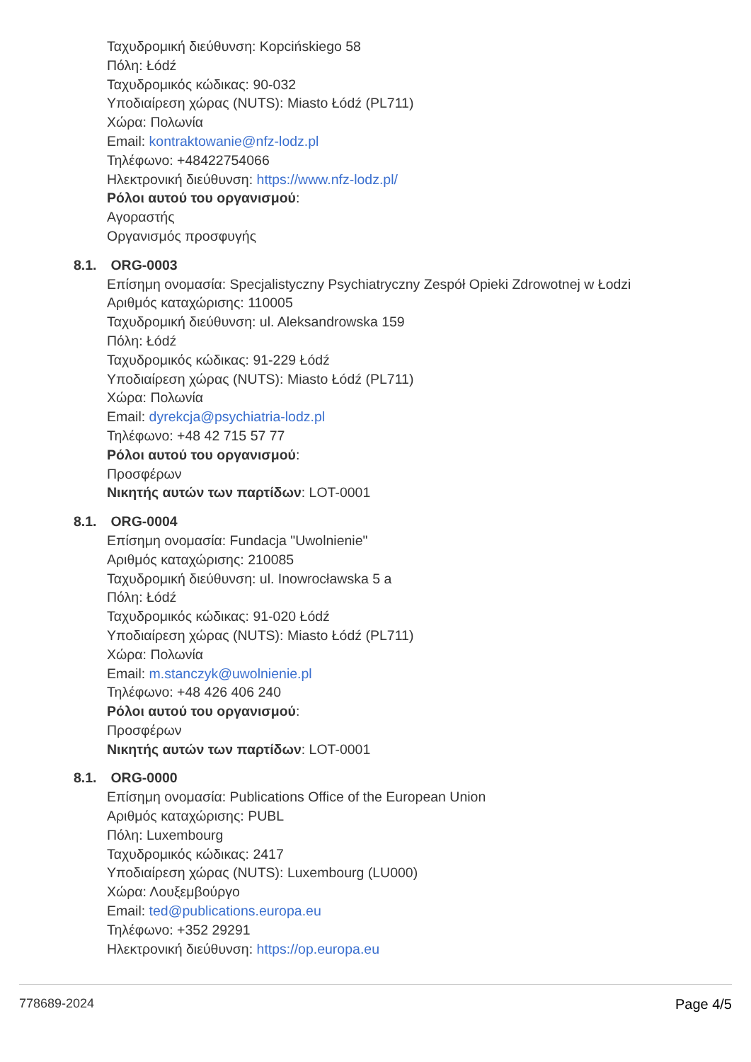Ταχυδρομική διεύθυνση: Kopcińskiego 58
Πόλη: Łódź
Ταχυδρομικός κώδικας: 90-032
Υποδιαίρεση χώρας (NUTS): Miasto Łódź (PL711)
Χώρα: Πολωνία
Email: kontraktowanie@nfz-lodz.pl
Τηλέφωνο: +48422754066
Ηλεκτρονική διεύθυνση: https://www.nfz-lodz.pl/
Ρόλοι αυτού του οργανισμού:
Αγοραστής
Οργανισμός προσφυγής
8.1. ORG-0003
Επίσημη ονομασία: Specjalistyczny Psychiatryczny Zespół Opieki Zdrowotnej w Łodzi
Αριθμός καταχώρισης: 110005
Ταχυδρομική διεύθυνση: ul. Aleksandrowska 159
Πόλη: Łódź
Ταχυδρομικός κώδικας: 91-229 Łódź
Υποδιαίρεση χώρας (NUTS): Miasto Łódź (PL711)
Χώρα: Πολωνία
Email: dyrekcja@psychiatria-lodz.pl
Τηλέφωνο: +48 42 715 57 77
Ρόλοι αυτού του οργανισμού:
Προσφέρων
Νικητής αυτών των παρτίδων: LOT-0001
8.1. ORG-0004
Επίσημη ονομασία: Fundacja "Uwolnienie"
Αριθμός καταχώρισης: 210085
Ταχυδρομική διεύθυνση: ul. Inowrocławska 5 a
Πόλη: Łódź
Ταχυδρομικός κώδικας: 91-020 Łódź
Υποδιαίρεση χώρας (NUTS): Miasto Łódź (PL711)
Χώρα: Πολωνία
Email: m.stanczyk@uwolnienie.pl
Τηλέφωνο: +48 426 406 240
Ρόλοι αυτού του οργανισμού:
Προσφέρων
Νικητής αυτών των παρτίδων: LOT-0001
8.1. ORG-0000
Επίσημη ονομασία: Publications Office of the European Union
Αριθμός καταχώρισης: PUBL
Πόλη: Luxembourg
Ταχυδρομικός κώδικας: 2417
Υποδιαίρεση χώρας (NUTS): Luxembourg (LU000)
Χώρα: Λουξεμβούργο
Email: ted@publications.europa.eu
Τηλέφωνο: +352 29291
Ηλεκτρονική διεύθυνση: https://op.europa.eu
778689-2024 Page 4/5